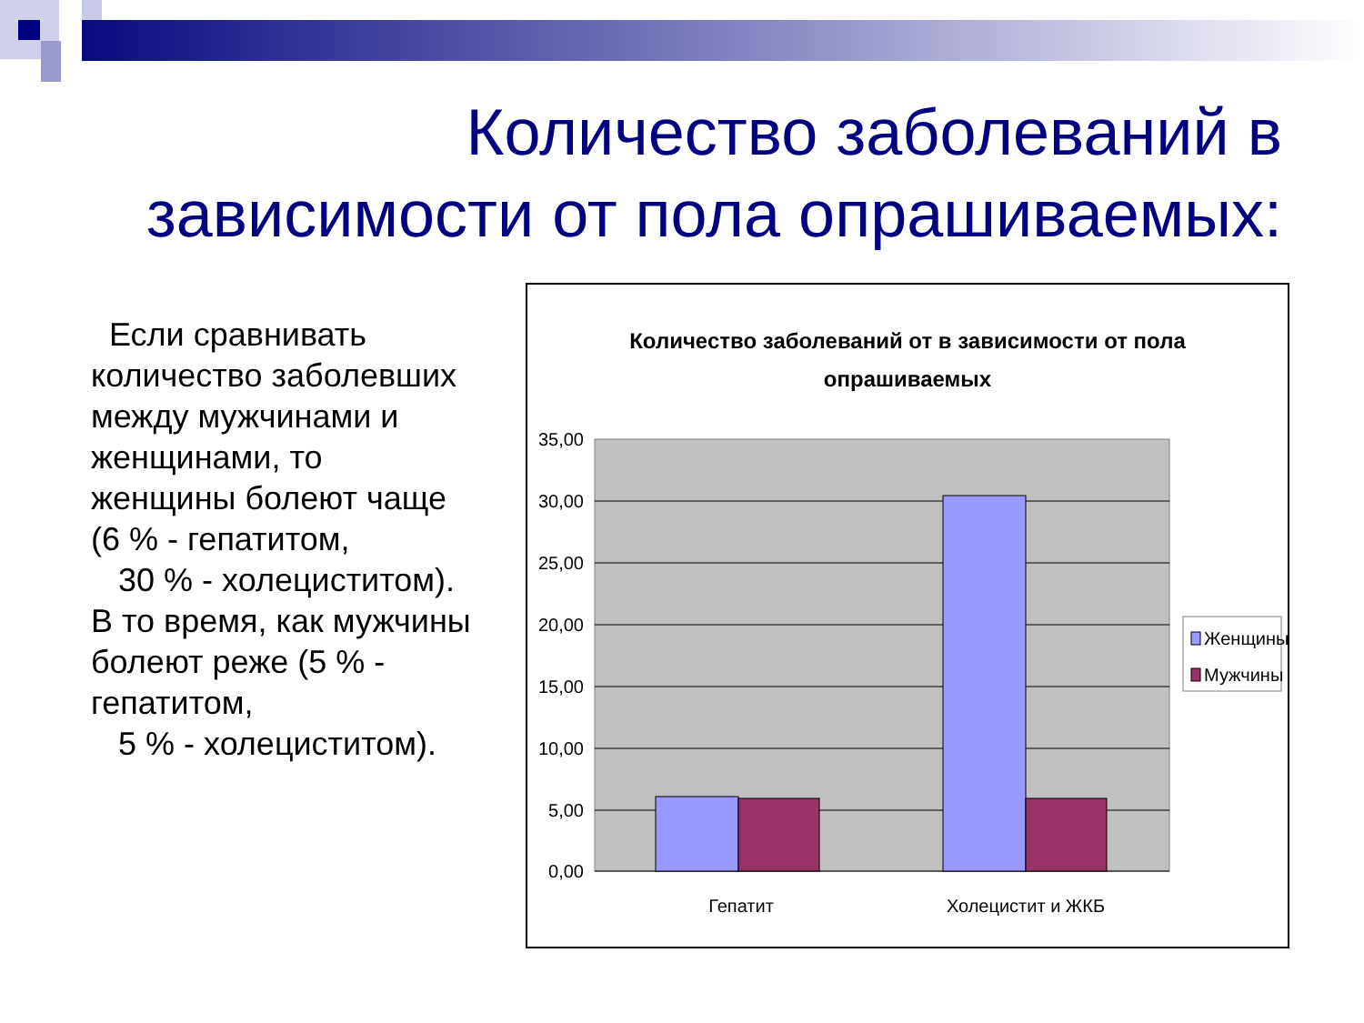Количество заболеваний в зависимости от пола опрашиваемых:
Если сравнивать количество заболевших между мужчинами и женщинами, то женщины болеют чаще (6 % - гепатитом,
30 % - холециститом). В то время, как мужчины болеют реже (5 % - гепатитом,
5 % - холециститом).
Количество заболеваний от в зависимости от пола
опрашиваемых
35,00
30,00
25,00
20,00
15,00
10,00
5,00
0,00
Гепатит
Холецистит и ЖКБ
Женщины
Мужчины